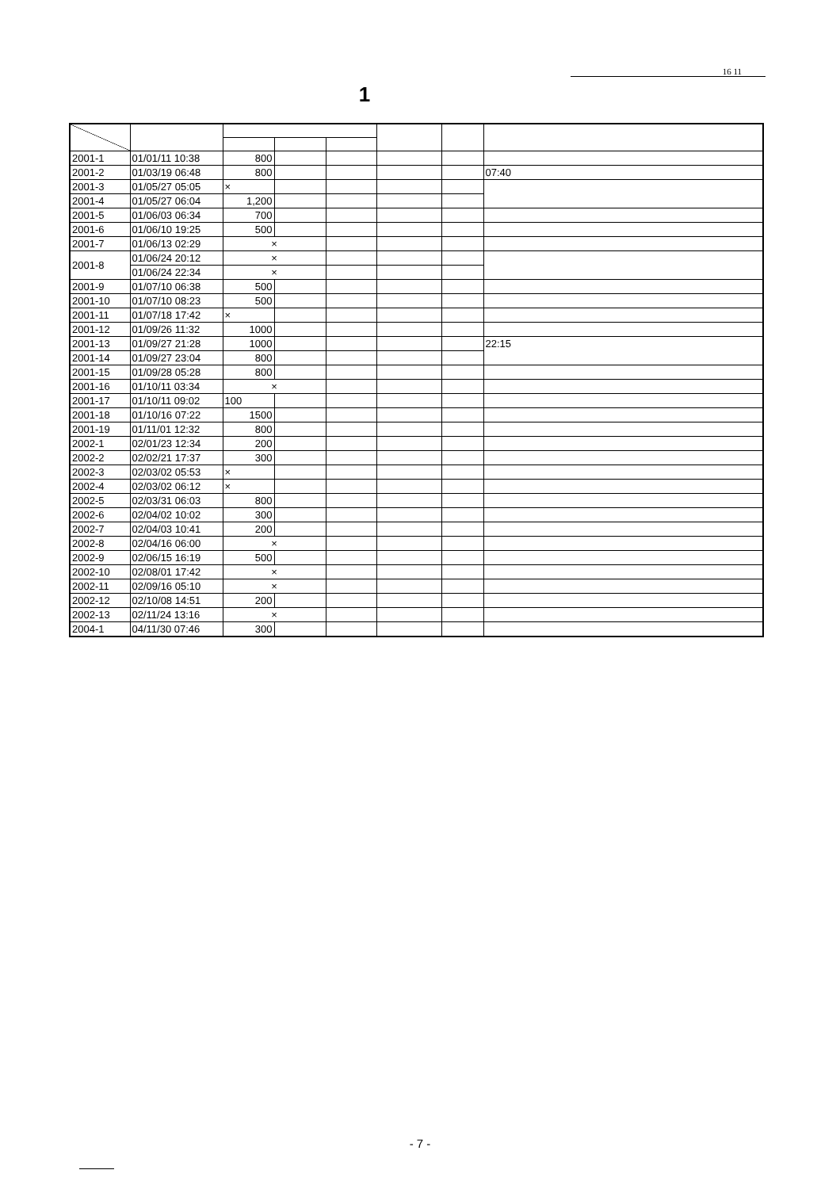16 11
1
| 2001-1 | 01/01/11 10:38 | 800 | | | | | |
| 2001-2 | 01/03/19 06:48 | 800 | | | | | 07:40 |
| 2001-3 | 01/05/27 05:05 | × | | | | | |
| 2001-4 | 01/05/27 06:04 | 1,200 | | | | | |
| 2001-5 | 01/06/03 06:34 | 700 | | | | | |
| 2001-6 | 01/06/10 19:25 | 500 | | | | | |
| 2001-7 | 01/06/13 02:29 | × | | | | | |
| 2001-8 | 01/06/24 20:12 | × | | | | | |
| | 01/06/24 22:34 | × | | | | | |
| 2001-9 | 01/07/10 06:38 | 500 | | | | | |
| 2001-10 | 01/07/10 08:23 | 500 | | | | | |
| 2001-11 | 01/07/18 17:42 | × | | | | | |
| 2001-12 | 01/09/26 11:32 | 1000 | | | | | |
| 2001-13 | 01/09/27 21:28 | 1000 | | | | | 22:15 |
| 2001-14 | 01/09/27 23:04 | 800 | | | | | |
| 2001-15 | 01/09/28 05:28 | 800 | | | | | |
| 2001-16 | 01/10/11 03:34 | × | | | | | |
| 2001-17 | 01/10/11 09:02 | 100 | | | | | |
| 2001-18 | 01/10/16 07:22 | 1500 | | | | | |
| 2001-19 | 01/11/01 12:32 | 800 | | | | | |
| 2002-1 | 02/01/23 12:34 | 200 | | | | | |
| 2002-2 | 02/02/21 17:37 | 300 | | | | | |
| 2002-3 | 02/03/02 05:53 | × | | | | | |
| 2002-4 | 02/03/02 06:12 | × | | | | | |
| 2002-5 | 02/03/31 06:03 | 800 | | | | | |
| 2002-6 | 02/04/02 10:02 | 300 | | | | | |
| 2002-7 | 02/04/03 10:41 | 200 | | | | | |
| 2002-8 | 02/04/16 06:00 | × | | | | | |
| 2002-9 | 02/06/15 16:19 | 500 | | | | | |
| 2002-10 | 02/08/01 17:42 | × | | | | | |
| 2002-11 | 02/09/16 05:10 | × | | | | | |
| 2002-12 | 02/10/08 14:51 | 200 | | | | | |
| 2002-13 | 02/11/24 13:16 | × | | | | | |
| 2004-1 | 04/11/30 07:46 | 300 | | | | | |
- 7 -